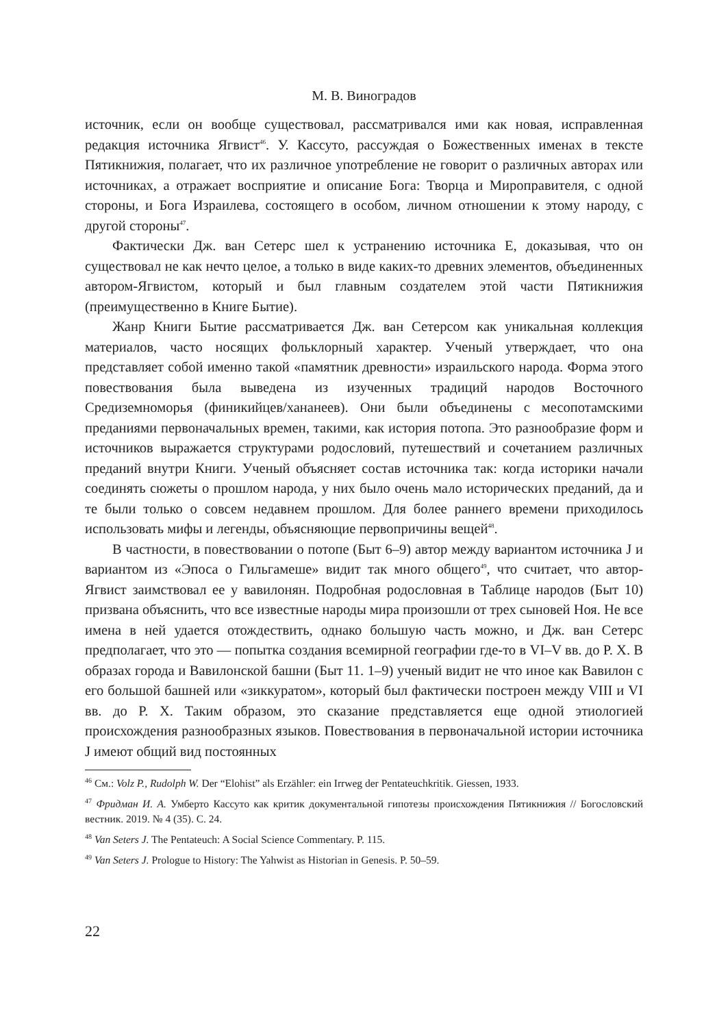М. В. Виноградов
источник, если он вообще существовал, рассматривался ими как новая, исправленная редакция источника Ягвист<sup>46</sup>. У. Кассуто, рассуждая о Божественных именах в тексте Пятикнижия, полагает, что их различное употребление не говорит о различных авторах или источниках, а отражает восприятие и описание Бога: Творца и Мироправителя, с одной стороны, и Бога Израилева, состоящего в особом, личном отношении к этому народу, с другой стороны<sup>47</sup>.
Фактически Дж. ван Сетерс шел к устранению источника Е, доказывая, что он существовал не как нечто целое, а только в виде каких-то древних элементов, объединенных автором-Ягвистом, который и был главным создателем этой части Пятикнижия (преимущественно в Книге Бытие).
Жанр Книги Бытие рассматривается Дж. ван Сетерсом как уникальная коллекция материалов, часто носящих фольклорный характер. Ученый утверждает, что она представляет собой именно такой «памятник древности» израильского народа. Форма этого повествования была выведена из изученных традиций народов Восточного Средиземноморья (финикийцев/хананеев). Они были объединены с месопотамскими преданиями первоначальных времен, такими, как история потопа. Это разнообразие форм и источников выражается структурами родословий, путешествий и сочетанием различных преданий внутри Книги. Ученый объясняет состав источника так: когда историки начали соединять сюжеты о прошлом народа, у них было очень мало исторических преданий, да и те были только о совсем недавнем прошлом. Для более раннего времени приходилось использовать мифы и легенды, объясняющие первопричины вещей<sup>48</sup>.
В частности, в повествовании о потопе (Быт 6–9) автор между вариантом источника J и вариантом из «Эпоса о Гильгамеше» видит так много общего<sup>49</sup>, что считает, что автор-Ягвист заимствовал ее у вавилонян. Подробная родословная в Таблице народов (Быт 10) призвана объяснить, что все известные народы мира произошли от трех сыновей Ноя. Не все имена в ней удается отождествить, однако большую часть можно, и Дж. ван Сетерс предполагает, что это — попытка создания всемирной географии где-то в VI–V вв. до Р. Х. В образах города и Вавилонской башни (Быт 11. 1–9) ученый видит не что иное как Вавилон с его большой башней или «зиккуратом», который был фактически построен между VIII и VI вв. до Р. Х. Таким образом, это сказание представляется еще одной этиологией происхождения разнообразных языков. Повествования в первоначальной истории источника J имеют общий вид постоянных
<sup>46</sup> См.: Volz P., Rudolph W. Der “Elohist” als Erzähler: ein Irrweg der Pentateuchkritik. Giessen, 1933.
<sup>47</sup> Фридман И. А. Умберто Кассуто как критик документальной гипотезы происхождения Пятикнижия // Богословский вестник. 2019. № 4 (35). С. 24.
<sup>48</sup> Van Seters J. The Pentateuch: A Social Science Commentary. P. 115.
<sup>49</sup> Van Seters J. Prologue to History: The Yahwist as Historian in Genesis. P. 50–59.
22